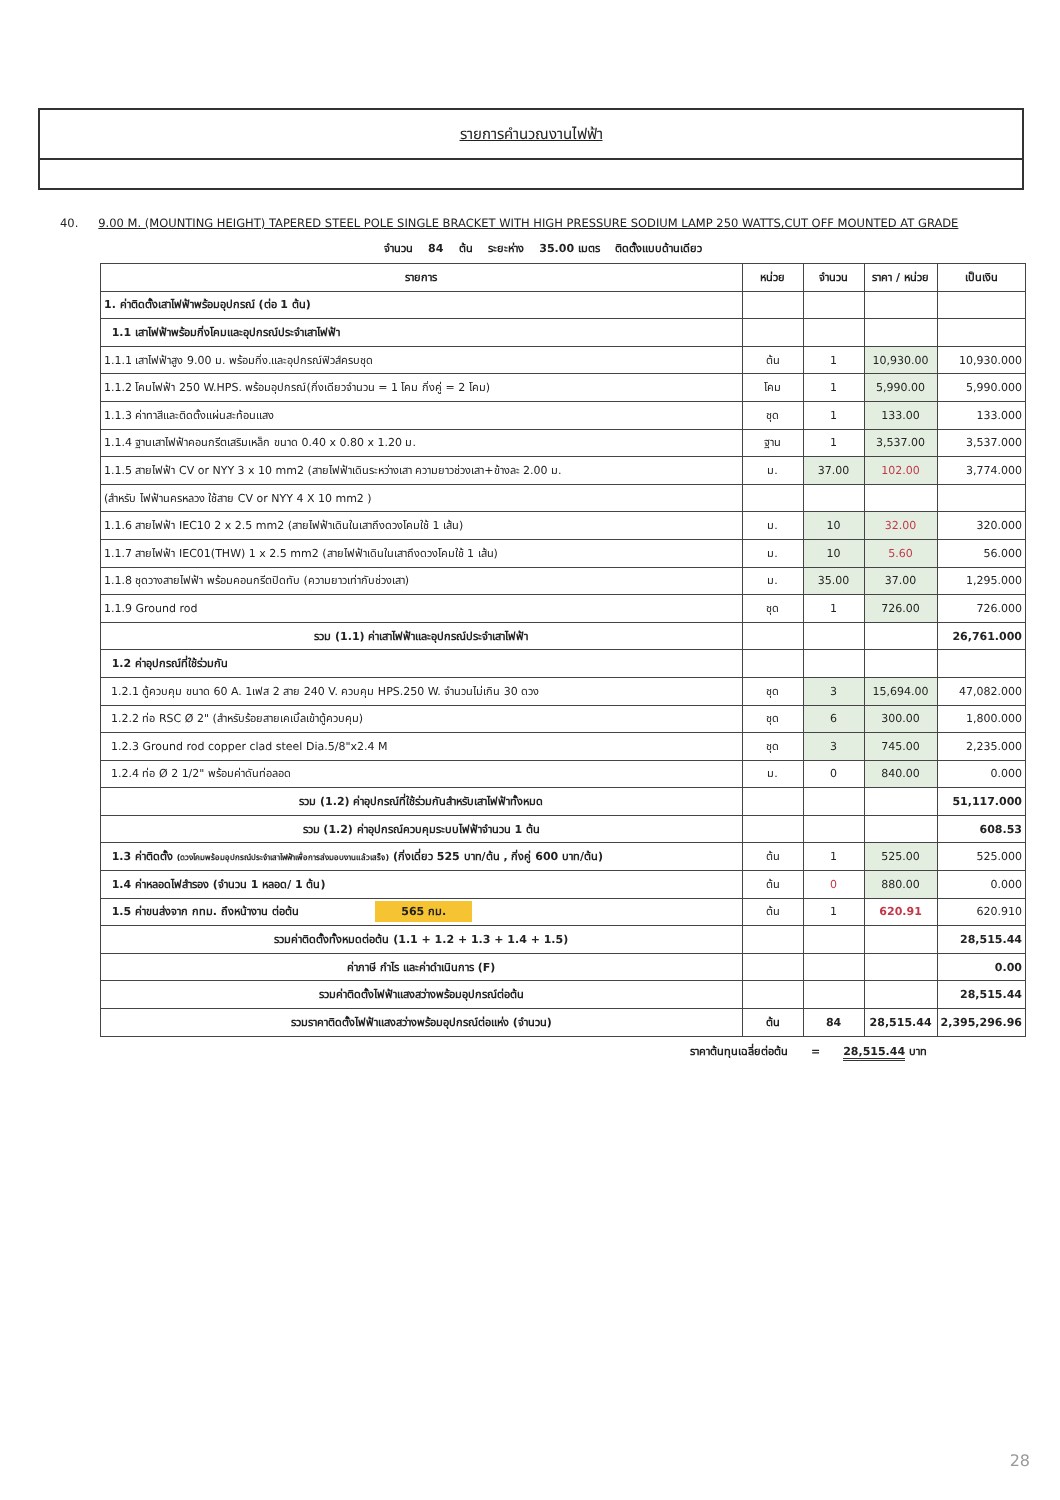รายการคำนวณงานไฟฟ้า
40. 9.00 M. (MOUNTING HEIGHT) TAPERED STEEL POLE SINGLE BRACKET WITH HIGH PRESSURE SODIUM LAMP 250 WATTS,CUT OFF MOUNTED AT GRADE
จำนวน 84 ต้น ระยะห่าง 35.00 เมตร ติดตั้งแบบด้านเดียว
| รายการ | หน่วย | จำนวน | ราคา / หน่วย | เป็นเงิน |
| --- | --- | --- | --- | --- |
| 1. ค่าติดตั้งเสาไฟฟ้าพร้อมอุปกรณ์ (ต่อ 1 ต้น) | | | | |
| 1.1 เสาไฟฟ้าพร้อมกิ่งโคมและอุปกรณ์ประจำเสาไฟฟ้า | | | | |
| 1.1.1 เสาไฟฟ้าสูง 9.00 ม. พร้อมกิ่ง.และอุปกรณ์ฟิวส์ครบชุด | ต้น | 1 | 10,930.00 | 10,930.000 |
| 1.1.2 โคมไฟฟ้า 250 W.HPS. พร้อมอุปกรณ์(กิ่งเดียวจำนวน = 1 โคม กิ่งคู่ = 2 โคม) | โคม | 1 | 5,990.00 | 5,990.000 |
| 1.1.3 ค่าทาสีและติดตั้งแผ่นสะท้อนแสง | ชุด | 1 | 133.00 | 133.000 |
| 1.1.4 ฐานเสาไฟฟ้าคอนกรีตเสริมเหล็ก ขนาด 0.40 x 0.80 x 1.20 ม. | ฐาน | 1 | 3,537.00 | 3,537.000 |
| 1.1.5 สายไฟฟ้า CV or NYY 3 x 10 mm2 (สายไฟฟ้าเดินระหว่างเสา ความยาวช่วงเสา+ข้างละ 2.00 ม. | ม. | 37.00 | 102.00 | 3,774.000 |
| (สำหรับ ไฟฟ้านครหลวง ใช้สาย CV or NYY 4 X 10 mm2 ) | | | | |
| 1.1.6 สายไฟฟ้า IEC10 2 x 2.5 mm2 (สายไฟฟ้าเดินในเสาถึงดวงโคมใช้ 1 เส้น) | ม. | 10 | 32.00 | 320.000 |
| 1.1.7 สายไฟฟ้า IEC01(THW) 1 x 2.5 mm2 (สายไฟฟ้าเดินในเสาถึงดวงโคมใช้ 1 เส้น) | ม. | 10 | 5.60 | 56.000 |
| 1.1.8 ชุดวางสายไฟฟ้า พร้อมคอนกรีตปิดทับ (ความยาวเท่ากับช่วงเสา) | ม. | 35.00 | 37.00 | 1,295.000 |
| 1.1.9 Ground rod | ชุด | 1 | 726.00 | 726.000 |
| รวม (1.1) ค่าเสาไฟฟ้าและอุปกรณ์ประจำเสาไฟฟ้า | | | | 26,761.000 |
| 1.2 ค่าอุปกรณ์ที่ใช้ร่วมกัน | | | | |
| 1.2.1 ตู้ควบคุม ขนาด 60 A. 1เฟส 2 สาย 240 V. ควบคุม HPS.250 W. จำนวนไม่เกิน 30 ดวง | ชุด | 3 | 15,694.00 | 47,082.000 |
| 1.2.2 ท่อ RSC Ø 2" (สำหรับร้อยสายเคเบิ้ลเข้าตู้ควบคุม) | ชุด | 6 | 300.00 | 1,800.000 |
| 1.2.3 Ground rod copper clad steel Dia.5/8"x2.4 M | ชุด | 3 | 745.00 | 2,235.000 |
| 1.2.4 ท่อ Ø 2 1/2" พร้อมค่าดันท่อลอด | ม. | 0 | 840.00 | 0.000 |
| รวม (1.2) ค่าอุปกรณ์ที่ใช้ร่วมกันสำหรับเสาไฟฟ้าทั้งหมด | | | | 51,117.000 |
| รวม (1.2) ค่าอุปกรณ์ควบคุมระบบไฟฟ้าจำนวน 1 ต้น | | | | 608.53 |
| 1.3 ค่าติดตั้ง (ดวงโคมพร้อมอุปกรณ์ประจำเสาไฟฟ้าเพื่อการส่งมอบงานแล้วเสร็จ) (กิ่งเดี่ยว 525 บาท/ต้น , กิ่งคู่ 600 บาท/ต้น) | ต้น | 1 | 525.00 | 525.000 |
| 1.4 ค่าหลอดไฟสำรอง (จำนวน 1 หลอด/ 1 ต้น) | ต้น | 0 | 880.00 | 0.000 |
| 1.5 ค่าขนส่งจาก กทม. ถึงหน้างาน ต่อต้น 565 กม. | ต้น | 1 | 620.91 | 620.910 |
| รวมค่าติดตั้งทั้งหมดต่อต้น (1.1 + 1.2 + 1.3 + 1.4 + 1.5) | | | | 28,515.44 |
| ค่าภาษี กำไร และค่าดำเนินการ (F) | | | | 0.00 |
| รวมค่าติดตั้งไฟฟ้าแสงสว่างพร้อมอุปกรณ์ต่อต้น | | | | 28,515.44 |
| รวมราคาติดตั้งไฟฟ้าแสงสว่างพร้อมอุปกรณ์ต่อแห่ง (จำนวน) | ต้น | 84 | 28,515.44 | 2,395,296.96 |
ราคาต้นทุนเฉลี่ยต่อต้น = 28,515.44 บาท
28